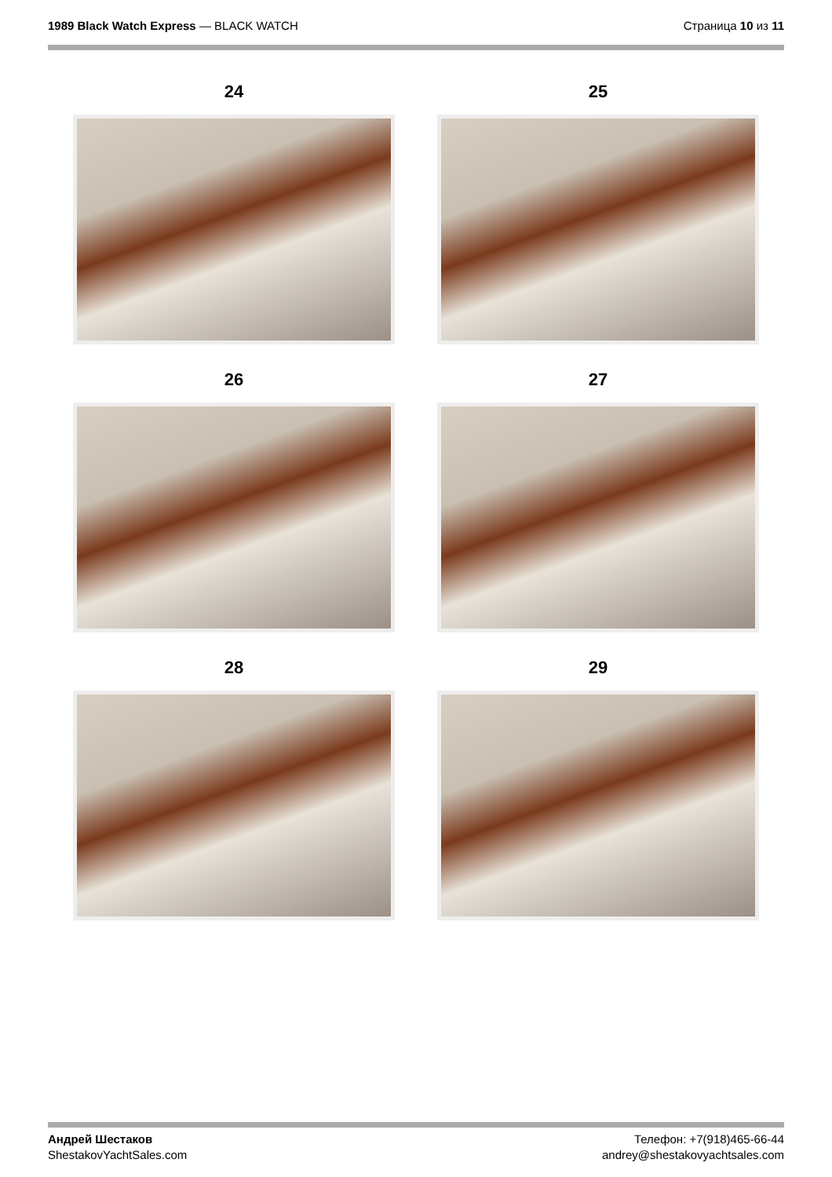1989 Black Watch Express — BLACK WATCH
Страница 10 из 11
24
25
26
27
28
29
Андрей Шестаков
ShestakovYachtSales.com
Телефон: +7(918)465-66-44
andrey@shestakovyachtsales.com